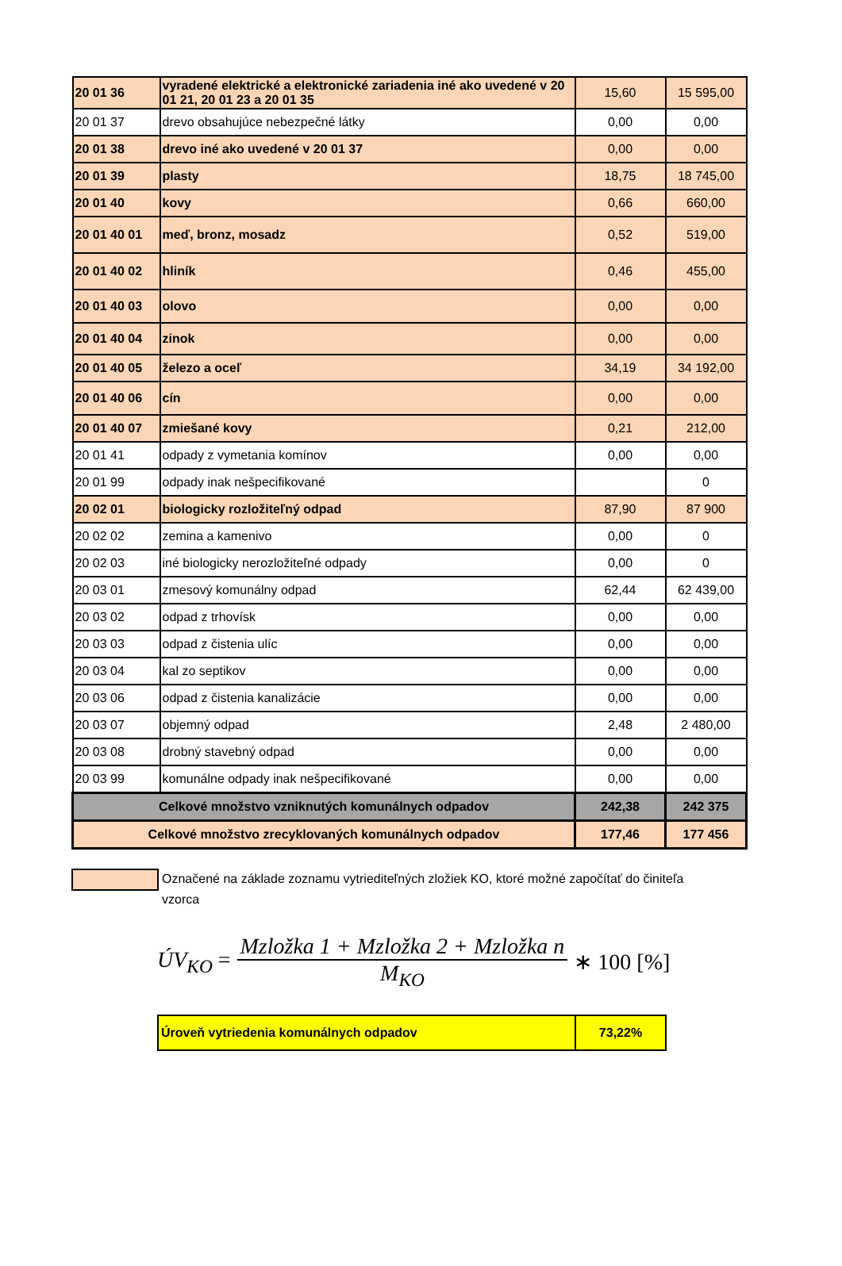| 20 01 36 | vyradené elektrické a elektronické zariadenia iné ako uvedené v 20 01 21, 20 01 23 a 20 01 35 | 15,60 | 15 595,00 |
| 20 01 37 | drevo obsahujúce nebezpečné látky | 0,00 | 0,00 |
| 20 01 38 | drevo iné ako uvedené v 20 01 37 | 0,00 | 0,00 |
| 20 01 39 | plasty | 18,75 | 18 745,00 |
| 20 01 40 | kovy | 0,66 | 660,00 |
| 20 01 40 01 | meď, bronz, mosadz | 0,52 | 519,00 |
| 20 01 40 02 | hliník | 0,46 | 455,00 |
| 20 01 40 03 | olovo | 0,00 | 0,00 |
| 20 01 40 04 | zinok | 0,00 | 0,00 |
| 20 01 40 05 | železo a oceľ | 34,19 | 34 192,00 |
| 20 01 40 06 | cín | 0,00 | 0,00 |
| 20 01 40 07 | zmiešané kovy | 0,21 | 212,00 |
| 20 01 41 | odpady z vymetania komínov | 0,00 | 0,00 |
| 20 01 99 | odpady inak nešpecifikované | | 0 |
| 20 02 01 | biologicky rozložiteľný odpad | 87,90 | 87 900 |
| 20 02 02 | zemina a kamenivo | 0,00 | 0 |
| 20 02 03 | iné biologicky nerozložiteľné odpady | 0,00 | 0 |
| 20 03 01 | zmesový komunálny odpad | 62,44 | 62 439,00 |
| 20 03 02 | odpad z trhovísk | 0,00 | 0,00 |
| 20 03 03 | odpad z čistenia ulíc | 0,00 | 0,00 |
| 20 03 04 | kal zo septikov | 0,00 | 0,00 |
| 20 03 06 | odpad z čistenia kanalizácie | 0,00 | 0,00 |
| 20 03 07 | objemný odpad | 2,48 | 2 480,00 |
| 20 03 08 | drobný stavebný odpad | 0,00 | 0,00 |
| 20 03 99 | komunálne odpady inak nešpecifikované | 0,00 | 0,00 |
| Celkové množstvo vzniknutých komunálnych odpadov | | 242,38 | 242 375 |
| Celkové množstvo zrecyklovaných komunálnych odpadov | | 177,46 | 177 456 |
Označené na základe zoznamu vytriediteľných zložiek KO, ktoré možné započítať do činiteľa vzorca
ÚV<sub>KO</sub> = Mzložka 1 + Mzložka 2 + Mzložka n M<sub>KO</sub> ∗ 100 [%]
| Úroveň vytriedenia komunálnych odpadov | 73,22% |